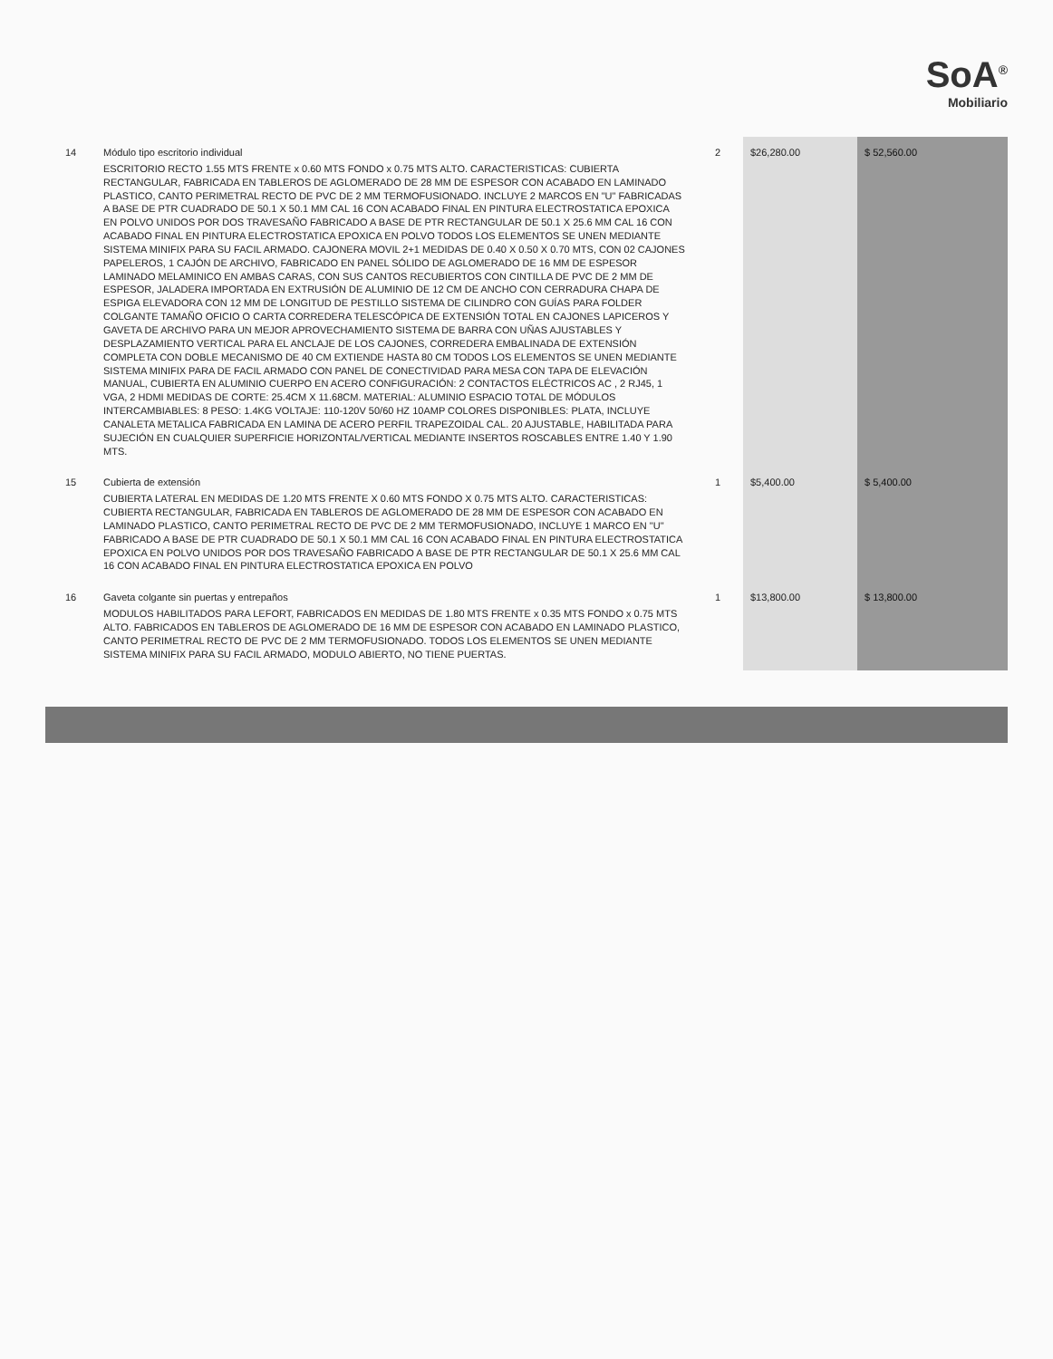SoA<sup>®</sup>
Mobiliario
| 14 | Módulo tipo escritorio individual ESCRITORIO RECTO 1.55 MTS FRENTE x 0.60 MTS FONDO x 0.75 MTS ALTO. CARACTERISTICAS: CUBIERTA RECTANGULAR, FABRICADA EN TABLEROS DE AGLOMERADO DE 28 MM DE ESPESOR CON ACABADO EN LAMINADO PLASTICO, CANTO PERIMETRAL RECTO DE PVC DE 2 MM TERMOFUSIONADO. INCLUYE 2 MARCOS EN "U" FABRICADAS A BASE DE PTR CUADRADO DE 50.1 X 50.1 MM CAL 16 CON ACABADO FINAL EN PINTURA ELECTROSTATICA EPOXICA EN POLVO UNIDOS POR DOS TRAVESAÑO FABRICADO A BASE DE PTR RECTANGULAR DE 50.1 X 25.6 MM CAL 16 CON ACABADO FINAL EN PINTURA ELECTROSTATICA EPOXICA EN POLVO TODOS LOS ELEMENTOS SE UNEN MEDIANTE SISTEMA MINIFIX PARA SU FACIL ARMADO. CAJONERA MOVIL 2+1 MEDIDAS DE 0.40 X 0.50 X 0.70 MTS, CON 02 CAJONES PAPELEROS, 1 CAJÓN DE ARCHIVO, FABRICADO EN PANEL SÓLIDO DE AGLOMERADO DE 16 MM DE ESPESOR LAMINADO MELAMINICO EN AMBAS CARAS, CON SUS CANTOS RECUBIERTOS CON CINTILLA DE PVC DE 2 MM DE ESPESOR, JALADERA IMPORTADA EN EXTRUSIÓN DE ALUMINIO DE 12 CM DE ANCHO CON CERRADURA CHAPA DE ESPIGA ELEVADORA CON 12 MM DE LONGITUD DE PESTILLO SISTEMA DE CILINDRO CON GUÍAS PARA FOLDER COLGANTE TAMAÑO OFICIO O CARTA CORREDERA TELESCÓPICA DE EXTENSIÓN TOTAL EN CAJONES LAPICEROS Y GAVETA DE ARCHIVO PARA UN MEJOR APROVECHAMIENTO SISTEMA DE BARRA CON UÑAS AJUSTABLES Y DESPLAZAMIENTO VERTICAL PARA EL ANCLAJE DE LOS CAJONES, CORREDERA EMBALINADA DE EXTENSIÓN COMPLETA CON DOBLE MECANISMO DE 40 CM EXTIENDE HASTA 80 CM TODOS LOS ELEMENTOS SE UNEN MEDIANTE SISTEMA MINIFIX PARA DE FACIL ARMADO CON PANEL DE CONECTIVIDAD PARA MESA CON TAPA DE ELEVACIÓN MANUAL, CUBIERTA EN ALUMINIO CUERPO EN ACERO CONFIGURACIÓN: 2 CONTACTOS ELÉCTRICOS AC , 2 RJ45, 1 VGA, 2 HDMI MEDIDAS DE CORTE: 25.4CM X 11.68CM. MATERIAL: ALUMINIO ESPACIO TOTAL DE MÓDULOS INTERCAMBIABLES: 8 PESO: 1.4KG VOLTAJE: 110-120V 50/60 HZ 10AMP COLORES DISPONIBLES: PLATA, INCLUYE CANALETA METALICA FABRICADA EN LAMINA DE ACERO PERFIL TRAPEZOIDAL CAL. 20 AJUSTABLE, HABILITADA PARA SUJECIÓN EN CUALQUIER SUPERFICIE HORIZONTAL/VERTICAL MEDIANTE INSERTOS ROSCABLES ENTRE 1.40 Y 1.90 MTS. | 2 | $26,280.00 | $ 52,560.00 |
| 15 | Cubierta de extensión CUBIERTA LATERAL EN MEDIDAS DE 1.20 MTS FRENTE X 0.60 MTS FONDO X 0.75 MTS ALTO. CARACTERISTICAS: CUBIERTA RECTANGULAR, FABRICADA EN TABLEROS DE AGLOMERADO DE 28 MM DE ESPESOR CON ACABADO EN LAMINADO PLASTICO, CANTO PERIMETRAL RECTO DE PVC DE 2 MM TERMOFUSIONADO, INCLUYE 1 MARCO EN "U" FABRICADO A BASE DE PTR CUADRADO DE 50.1 X 50.1 MM CAL 16 CON ACABADO FINAL EN PINTURA ELECTROSTATICA EPOXICA EN POLVO UNIDOS POR DOS TRAVESAÑO FABRICADO A BASE DE PTR RECTANGULAR DE 50.1 X 25.6 MM CAL 16 CON ACABADO FINAL EN PINTURA ELECTROSTATICA EPOXICA EN POLVO | 1 | $5,400.00 | $ 5,400.00 |
| 16 | Gaveta colgante sin puertas y entrepaños MODULOS HABILITADOS PARA LEFORT, FABRICADOS EN MEDIDAS DE 1.80 MTS FRENTE x 0.35 MTS FONDO x 0.75 MTS ALTO. FABRICADOS EN TABLEROS DE AGLOMERADO DE 16 MM DE ESPESOR CON ACABADO EN LAMINADO PLASTICO, CANTO PERIMETRAL RECTO DE PVC DE 2 MM TERMOFUSIONADO. TODOS LOS ELEMENTOS SE UNEN MEDIANTE SISTEMA MINIFIX PARA SU FACIL ARMADO, MODULO ABIERTO, NO TIENE PUERTAS. | 1 | $13,800.00 | $ 13,800.00 |